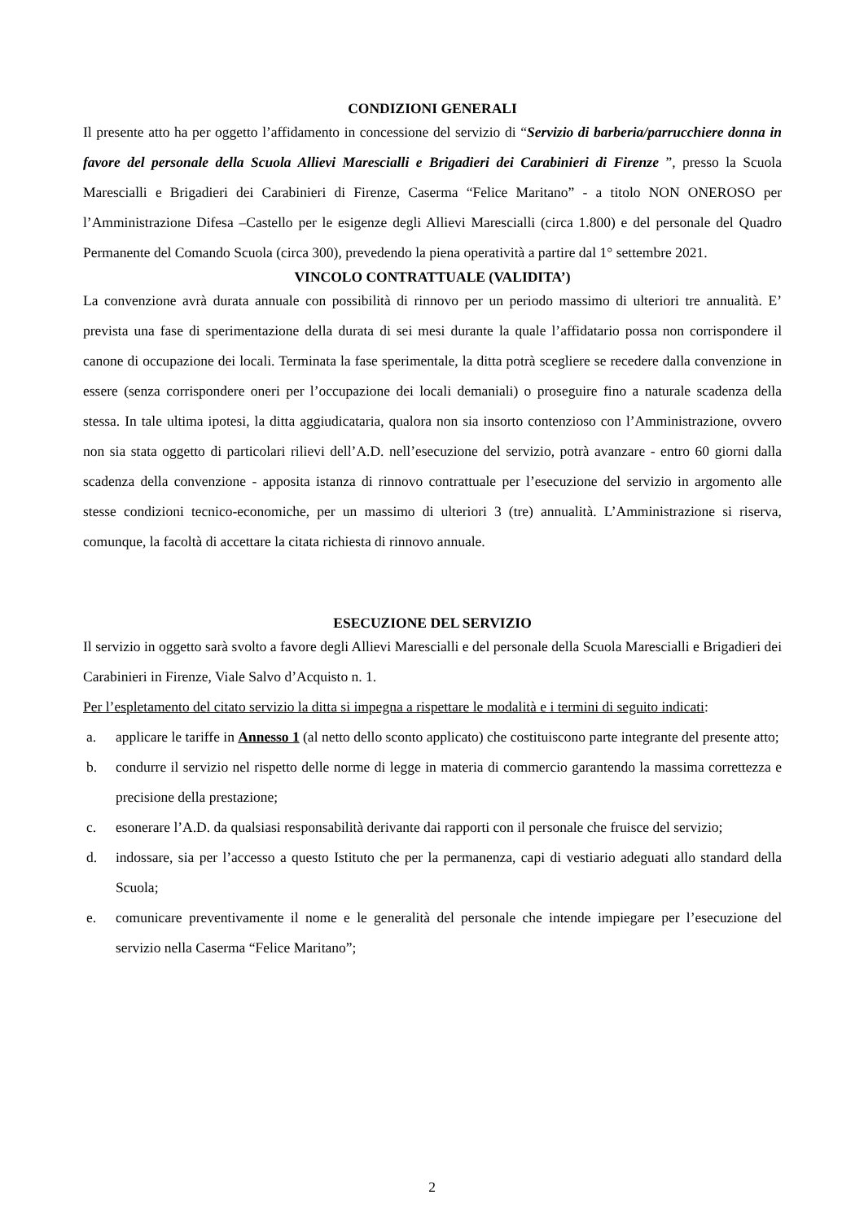CONDIZIONI GENERALI
Il presente atto ha per oggetto l’affidamento in concessione del servizio di “Servizio di barberia/parrucchiere donna in favore del personale della Scuola Allievi Marescialli e Brigadieri dei Carabinieri di Firenze ”, presso la Scuola Marescialli e Brigadieri dei Carabinieri di Firenze, Caserma “Felice Maritano” - a titolo NON ONEROSO per l’Amministrazione Difesa –Castello per le esigenze degli Allievi Marescialli (circa 1.800) e del personale del Quadro Permanente del Comando Scuola (circa 300), prevedendo la piena operatività a partire dal 1° settembre 2021.
VINCOLO CONTRATTUALE (VALIDITA’)
La convenzione avrà durata annuale con possibilità di rinnovo per un periodo massimo di ulteriori tre annualità. E’ prevista una fase di sperimentazione della durata di sei mesi durante la quale l’affidatario possa non corrispondere il canone di occupazione dei locali. Terminata la fase sperimentale, la ditta potrà scegliere se recedere dalla convenzione in essere (senza corrispondere oneri per l’occupazione dei locali demaniali) o proseguire fino a naturale scadenza della stessa. In tale ultima ipotesi, la ditta aggiudicataria, qualora non sia insorto contenzioso con l’Amministrazione, ovvero non sia stata oggetto di particolari rilievi dell’A.D. nell’esecuzione del servizio, potrà avanzare - entro 60 giorni dalla scadenza della convenzione - apposita istanza di rinnovo contrattuale per l’esecuzione del servizio in argomento alle stesse condizioni tecnico-economiche, per un massimo di ulteriori 3 (tre) annualità. L’Amministrazione si riserva, comunque, la facoltà di accettare la citata richiesta di rinnovo annuale.
ESECUZIONE DEL SERVIZIO
Il servizio in oggetto sarà svolto a favore degli Allievi Marescialli e del personale della Scuola Marescialli e Brigadieri dei Carabinieri in Firenze, Viale Salvo d’Acquisto n. 1.
Per l’espletamento del citato servizio la ditta si impegna a rispettare le modalità e i termini di seguito indicati:
a. applicare le tariffe in Annesso 1 (al netto dello sconto applicato) che costituiscono parte integrante del presente atto;
b. condurre il servizio nel rispetto delle norme di legge in materia di commercio garantendo la massima correttezza e precisione della prestazione;
c. esonerare l’A.D. da qualsiasi responsabilità derivante dai rapporti con il personale che fruisce del servizio;
d. indossare, sia per l’accesso a questo Istituto che per la permanenza, capi di vestiario adeguati allo standard della Scuola;
e. comunicare preventivamente il nome e le generalità del personale che intende impiegare per l’esecuzione del servizio nella Caserma “Felice Maritano”;
2